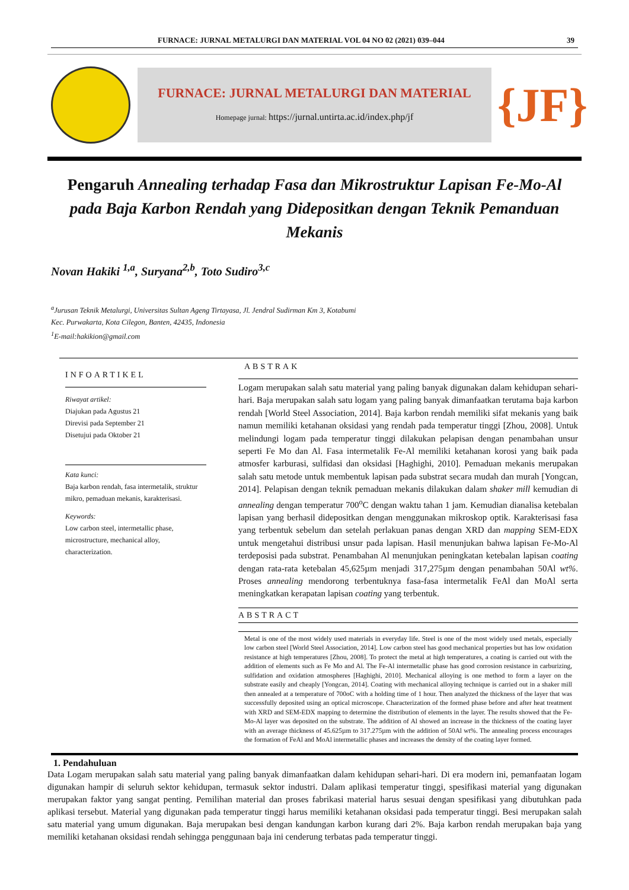FURNACE: JURNAL METALURGI DAN MATERIAL VOL 04 NO 02 (2021) 039–044 39
FURNACE: JURNAL METALURGI DAN MATERIAL
Homepage jurnal: https://jurnal.untirta.ac.id/index.php/jf
{JF}
Pengaruh Annealing terhadap Fasa dan Mikrostruktur Lapisan Fe-Mo-Al pada Baja Karbon Rendah yang Dideposi­tkan dengan Teknik Pemanduan Mekanis
Novan Hakiki <sup>1,a</sup>, Suryana<sup>2,b</sup>, Toto Sudiro<sup>3,c</sup>
<sup>a</sup> Jurusan Teknik Metalurgi, Universitas Sultan Ageng Tirtayasa, Jl. Jendral Sudirman Km 3, Kotabumi
Kec. Purwakarta, Kota Cilegon, Banten, 42435, Indonesia
<sup>1</sup> E-mail:hakikion@gmail.com
INFOARTIKEL
Riwayat artikel:
Diajukan pada Agustus 21
Direvisi pada September 21
Disetujui pada Oktober 21
Kata kunci:
Baja karbon rendah, fasa intermetalik, struktur mikro, pemaduan mekanis, karakterisasi.
Keywords:
Low carbon steel, intermetallic phase, microstructure, mechanical alloy, characterization.
ABSTRAK
Logam merupakan salah satu material yang paling banyak digunakan dalam kehidupan sehari-hari. Baja merupakan salah satu logam yang paling banyak dimanfaatkan terutama baja karbon rendah [World Steel Association, 2014]. Baja karbon rendah memiliki sifat mekanis yang baik namun memiliki ketahanan oksidasi yang rendah pada temperatur tinggi [Zhou, 2008]. Untuk melindungi logam pada temperatur tinggi dilakukan pelapisan dengan penambahan unsur seperti Fe Mo dan Al. Fasa intermetalik Fe-Al memiliki ketahanan korosi yang baik pada atmosfer karburasi, sulfidasi dan oksidasi [Haghighi, 2010]. Pemaduan mekanis merupakan salah satu metode untuk membentuk lapisan pada substrat secara mudah dan murah [Yongcan, 2014]. Pelapisan dengan teknik pemaduan mekanis dilakukan dalam shaker mill kemudian di annealing dengan temperatur 700<sup>o</sup>C dengan waktu tahan 1 jam. Kemudian dianalisa ketebalan lapisan yang berhasil dideposi­tkan dengan menggunakan mikroskop optik. Karakterisasi fasa yang terbentuk sebelum dan setelah perlakuan panas dengan XRD dan mapping SEM-EDX untuk mengetahui distribusi unsur pada lapisan. Hasil menunjukan bahwa lapisan Fe-Mo-Al terdeposisi pada substrat. Penambahan Al menunjukan peningkatan ketebalan lapisan coating dengan rata-rata ketebalan 45,625µm menjadi 317,275µm dengan penambahan 50Al wt%. Proses annealing mendorong terbentuknya fasa-fasa intermetalik FeAl dan MoAl serta meningkatkan kerapatan lapisan coating yang terbentuk.
ABSTRACT
Metal is one of the most widely used materials in everyday life. Steel is one of the most widely used metals, especially low carbon steel [World Steel Association, 2014]. Low carbon steel has good mechanical properties but has low oxidation resistance at high temperatures [Zhou, 2008]. To protect the metal at high temperatures, a coating is carried out with the addition of elements such as Fe Mo and Al. The Fe-Al intermetallic phase has good corrosion resistance in carburizing, sulfidation and oxidation atmospheres [Haghighi, 2010]. Mechanical alloying is one method to form a layer on the substrate easily and cheaply [Yongcan, 2014]. Coating with mechanical alloying technique is carried out in a shaker mill then annealed at a temperature of 700oC with a holding time of 1 hour. Then analyzed the thickness of the layer that was successfully deposited using an optical microscope. Characterization of the formed phase before and after heat treatment with XRD and SEM-EDX mapping to determine the distribution of elements in the layer. The results showed that the Fe-Mo-Al layer was deposited on the substrate. The addition of Al showed an increase in the thickness of the coating layer with an average thickness of 45.625µm to 317.275µm with the addition of 50Al wt%. The annealing process encourages the formation of FeAl and MoAl intermetallic phases and increases the density of the coating layer formed.
1. Pendahuluan
Data Logam merupakan salah satu material yang paling banyak dimanfaatkan dalam kehidupan sehari-hari. Di era modern ini, pemanfaatan logam digunakan hampir di seluruh sektor kehidupan, termasuk sektor industri. Dalam aplikasi temperatur tinggi, spesifikasi material yang digunakan merupakan faktor yang sangat penting. Pemilihan material dan proses fabrikasi material harus sesuai dengan spesifikasi yang dibutuhkan pada aplikasi tersebut. Material yang digunakan pada temperatur tinggi harus memiliki ketahanan oksidasi pada temperatur tinggi. Besi merupakan salah satu material yang umum digunakan. Baja merupakan besi dengan kandungan karbon kurang dari 2%. Baja karbon rendah merupakan baja yang memiliki ketahanan oksidasi rendah sehingga penggunaan baja ini cenderung terbatas pada temperatur tinggi.